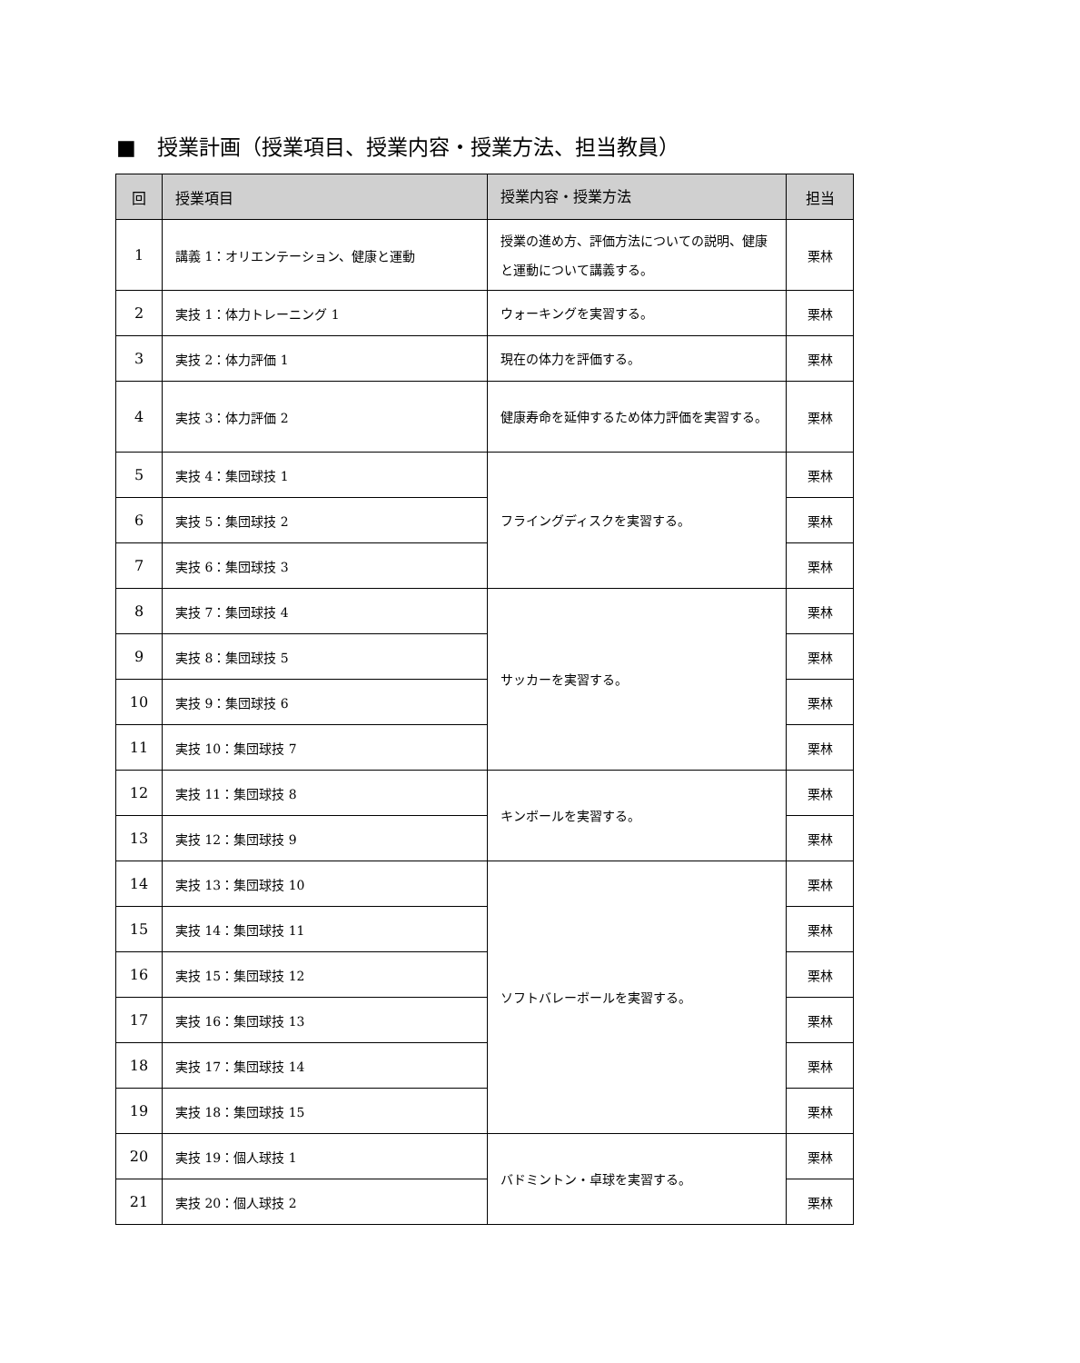■　授業計画（授業項目、授業内容・授業方法、担当教員）
| 回 | 授業項目 | 授業内容・授業方法 | 担当 |
| --- | --- | --- | --- |
| 1 | 講義 1：オリエンテーション、健康と運動 | 授業の進め方、評価方法についての説明、健康と運動について講義する。 | 栗林 |
| 2 | 実技 1：体力トレーニング 1 | ウォーキングを実習する。 | 栗林 |
| 3 | 実技 2：体力評価 1 | 現在の体力を評価する。 | 栗林 |
| 4 | 実技 3：体力評価 2 | 健康寿命を延伸するため体力評価を実習する。 | 栗林 |
| 5 | 実技 4：集団球技 1 | フライングディスクを実習する。 | 栗林 |
| 6 | 実技 5：集団球技 2 | | 栗林 |
| 7 | 実技 6：集団球技 3 | | 栗林 |
| 8 | 実技 7：集団球技 4 | サッカーを実習する。 | 栗林 |
| 9 | 実技 8：集団球技 5 | | 栗林 |
| 10 | 実技 9：集団球技 6 | | 栗林 |
| 11 | 実技 10：集団球技 7 | | 栗林 |
| 12 | 実技 11：集団球技 8 | キンボールを実習する。 | 栗林 |
| 13 | 実技 12：集団球技 9 | | 栗林 |
| 14 | 実技 13：集団球技 10 | ソフトバレーボールを実習する。 | 栗林 |
| 15 | 実技 14：集団球技 11 | | 栗林 |
| 16 | 実技 15：集団球技 12 | | 栗林 |
| 17 | 実技 16：集団球技 13 | | 栗林 |
| 18 | 実技 17：集団球技 14 | | 栗林 |
| 19 | 実技 18：集団球技 15 | | 栗林 |
| 20 | 実技 19：個人球技 1 | バドミントン・卓球を実習する。 | 栗林 |
| 21 | 実技 20：個人球技 2 | | 栗林 |